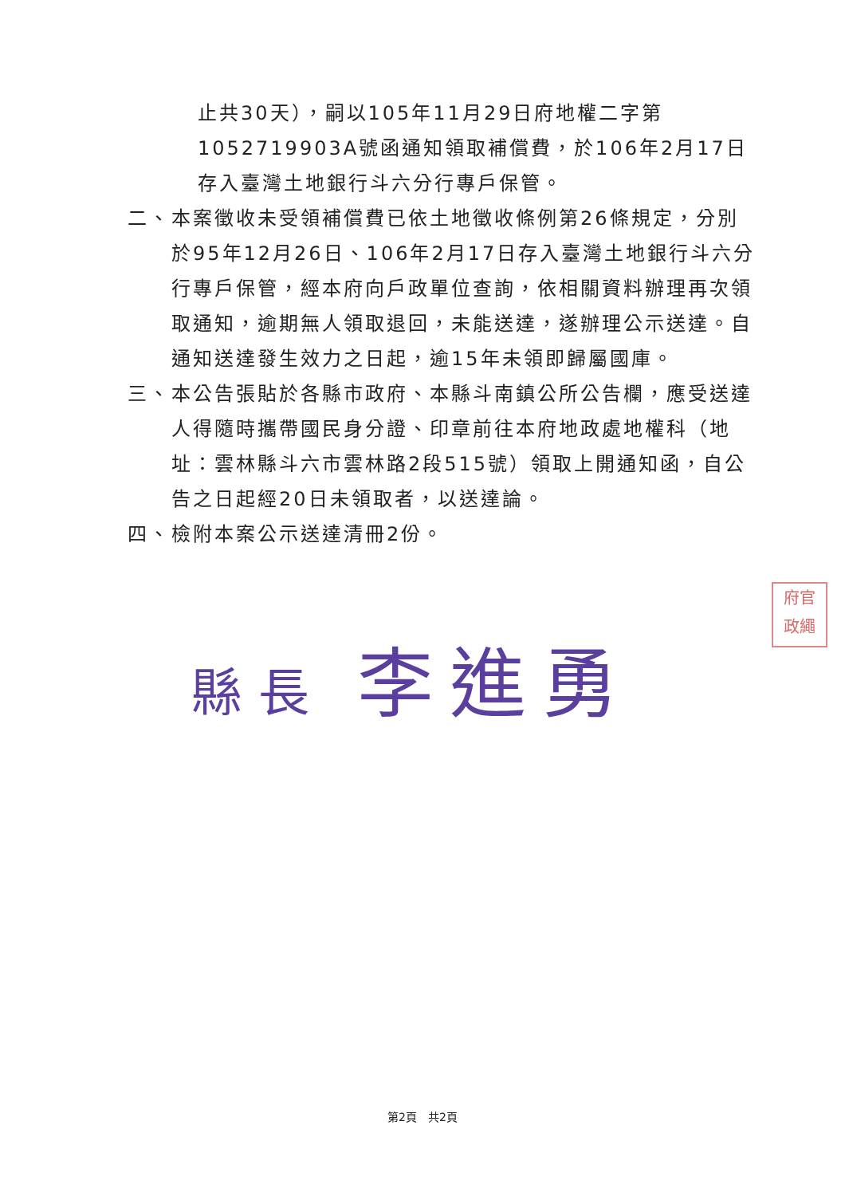止共30天），嗣以105年11月29日府地權二字第1052719903A號函通知領取補償費，於106年2月17日存入臺灣土地銀行斗六分行專戶保管。
二、 本案徵收未受領補償費已依土地徵收條例第26條規定，分別於95年12月26日、106年2月17日存入臺灣土地銀行斗六分行專戶保管，經本府向戶政單位查詢，依相關資料辦理再次領取通知，逾期無人領取退回，未能送達，遂辦理公示送達。自通知送達發生效力之日起，逾15年未領即歸屬國庫。
三、 本公告張貼於各縣市政府、本縣斗南鎮公所公告欄，應受送達人得隨時攜帶國民身分證、印章前往本府地政處地權科（地址：雲林縣斗六市雲林路2段515號）領取上開通知函，自公告之日起經20日未領取者，以送達論。
四、 檢附本案公示送達清冊2份。
府官
政繩
縣長 李進勇
第2頁　共2頁